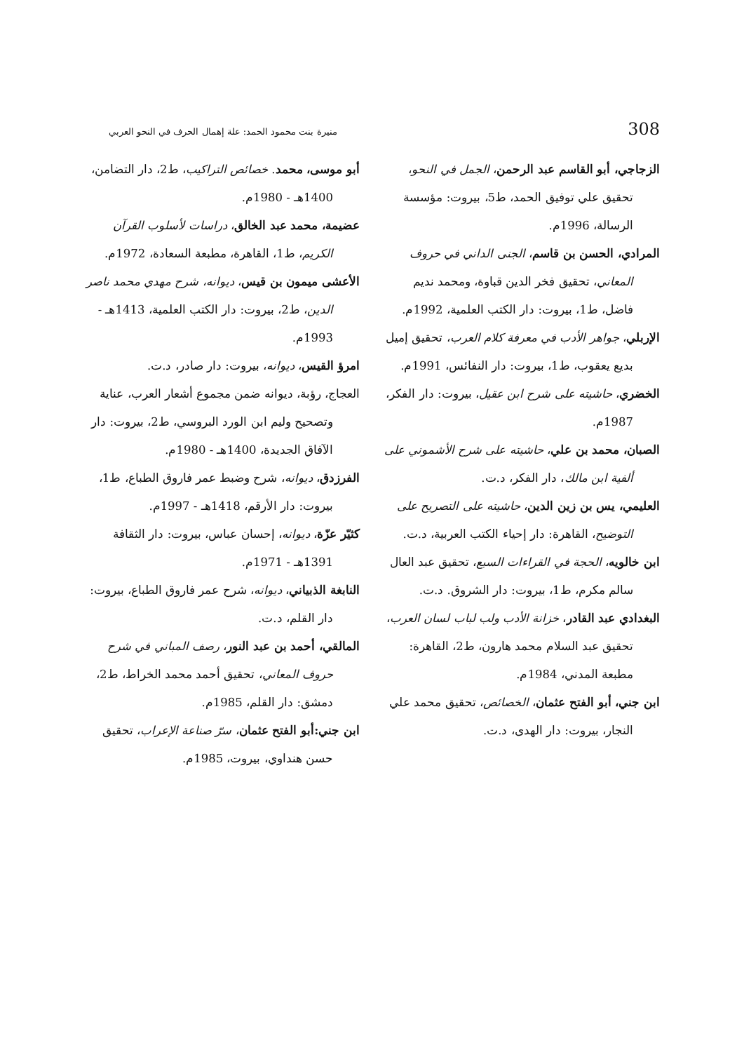308 منيرة بنت محمود الحمد: علة إهمال الحرف في النحو العربي
الزجاجي، أبو القاسم عبد الرحمن، الجمل في النحو، تحقيق علي توفيق الحمد، ط5، بيروت: مؤسسة الرسالة، 1996م.
المرادي، الحسن بن قاسم، الجنى الداني في حروف المعاني، تحقيق فخر الدين قباوة، ومحمد نديم فاضل، ط1، بيروت: دار الكتب العلمية، 1992م.
الإربلي، جواهر الأدب في معرفة كلام العرب، تحقيق إميل بديع يعقوب، ط1، بيروت: دار النفائس، 1991م.
الخضري، حاشيته على شرح ابن عقيل، بيروت: دار الفكر، 1987م.
الصبان، محمد بن علي، حاشيته على شرح الأشموني على ألفية ابن مالك، دار الفكر، د.ت.
العليمي، يس بن زين الدين، حاشيته على التصريح على التوضيح، القاهرة: دار إحياء الكتب العربية، د.ت.
ابن خالويه، الحجة في القراءات السبع، تحقيق عبد العال سالم مكرم، ط1، بيروت: دار الشروق. د.ت.
البغدادي عبد القادر، خزانة الأدب ولب لباب لسان العرب، تحقيق عبد السلام محمد هارون، ط2، القاهرة: مطبعة المدني، 1984م.
ابن جني، أبو الفتح عثمان، الخصائص، تحقيق محمد علي النجار، بيروت: دار الهدى، د.ت.
أبو موسى، محمد. خصائص التراكيب، ط2، دار التضامن، 1400هـ - 1980م.
عضيمة، محمد عبد الخالق، دراسات لأسلوب القرآن الكريم، ط1، القاهرة، مطبعة السعادة، 1972م.
الأعشى ميمون بن قيس، ديوانه، شرح مهدي محمد ناصر الدين، ط2، بيروت: دار الكتب العلمية، 1413هـ - 1993م.
امرؤ القيس، ديوانه، بيروت: دار صادر، د.ت.
العجاج، رؤبة، ديوانه ضمن مجموع أشعار العرب، عناية وتصحيح وليم ابن الورد البروسي، ط2، بيروت: دار الآفاق الجديدة، 1400هـ - 1980م.
الفرزدق، ديوانه، شرح وضبط عمر فاروق الطباع، ط1، بيروت: دار الأرقم، 1418هـ - 1997م.
كثيّر عزّة، ديوانه، إحسان عباس، بيروت: دار الثقافة 1391هـ - 1971م.
النابغة الذبياني، ديوانه، شرح عمر فاروق الطباع، بيروت: دار القلم، د.ت.
المالقي، أحمد بن عبد النور، رصف المباني في شرح حروف المعاني، تحقيق أحمد محمد الخراط، ط2، دمشق: دار القلم، 1985م.
ابن جني:أبو الفتح عثمان، سرّ صناعة الإعراب، تحقيق حسن هنداوي، بيروت، 1985م.